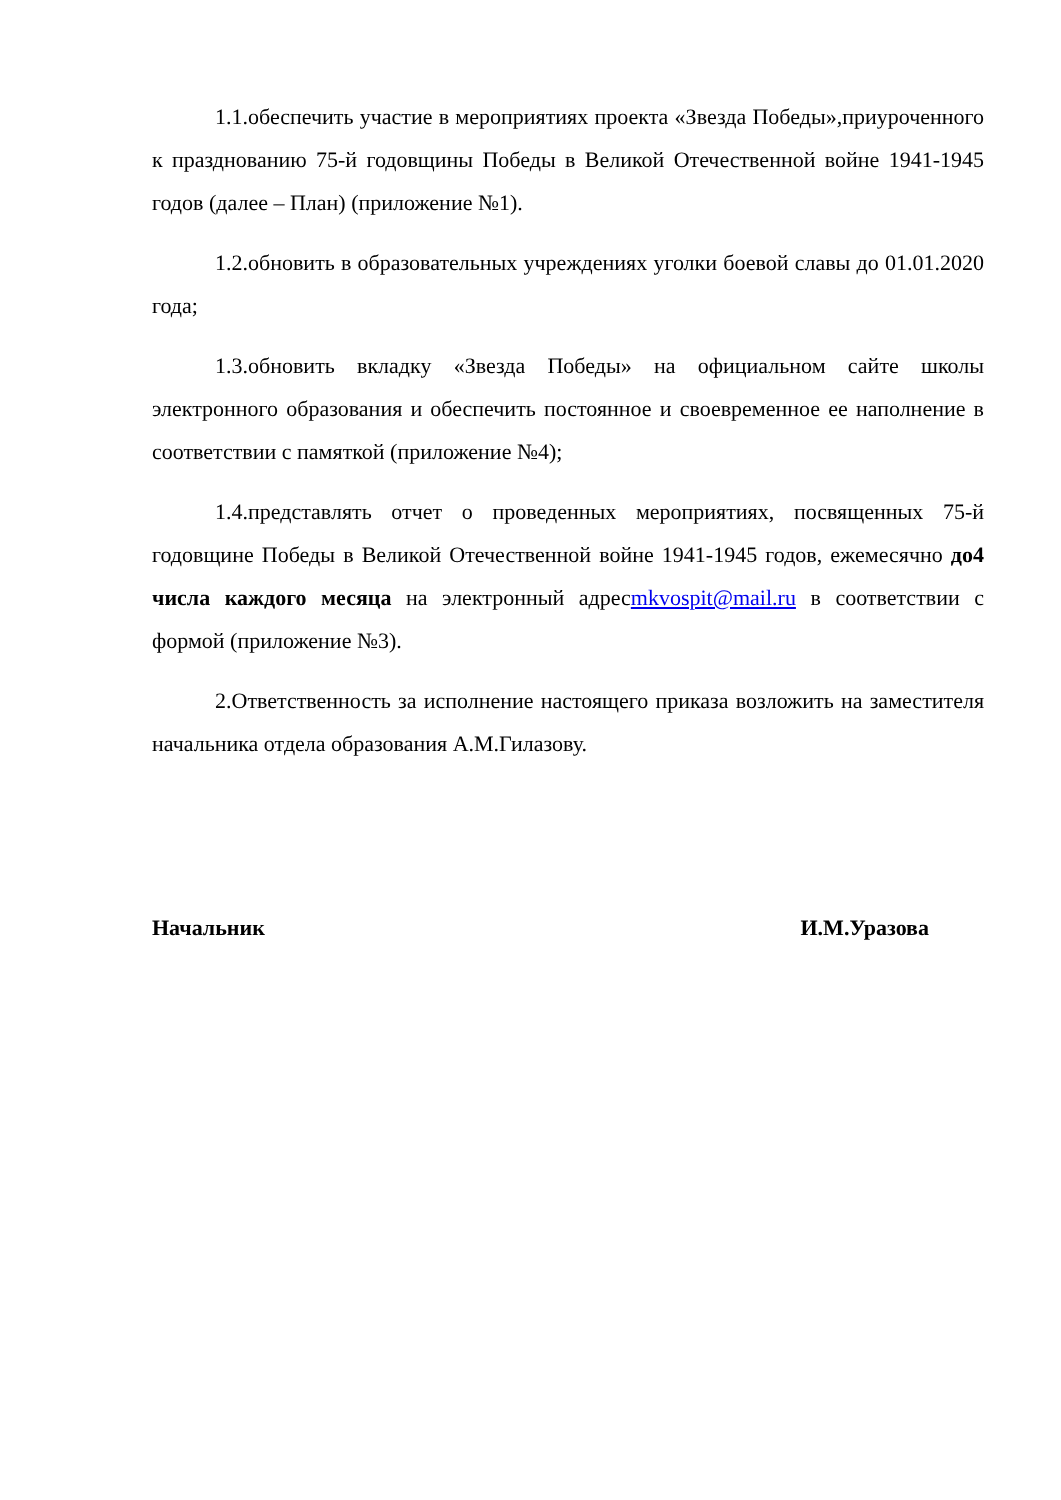1.1.обеспечить участие в мероприятиях проекта «Звезда Победы»,приуроченного к празднованию 75-й годовщины Победы в Великой Отечественной войне 1941-1945 годов (далее – План) (приложение №1).
1.2.обновить в образовательных учреждениях уголки боевой славы до 01.01.2020 года;
1.3.обновить вкладку «Звезда Победы» на официальном сайте школы электронного образования и обеспечить постоянное и своевременное ее наполнение в соответствии с памяткой (приложение №4);
1.4.представлять отчет о проведенных мероприятиях, посвященных 75-й годовщине Победы в Великой Отечественной войне 1941-1945 годов, ежемесячно до4 числа каждого месяца на электронный адресmkvospit@mail.ru в соответствии с формой (приложение №3).
2.Ответственность за исполнение настоящего приказа возложить на заместителя начальника отдела образования А.М.Гилазову.
Начальник И.М.Уразова